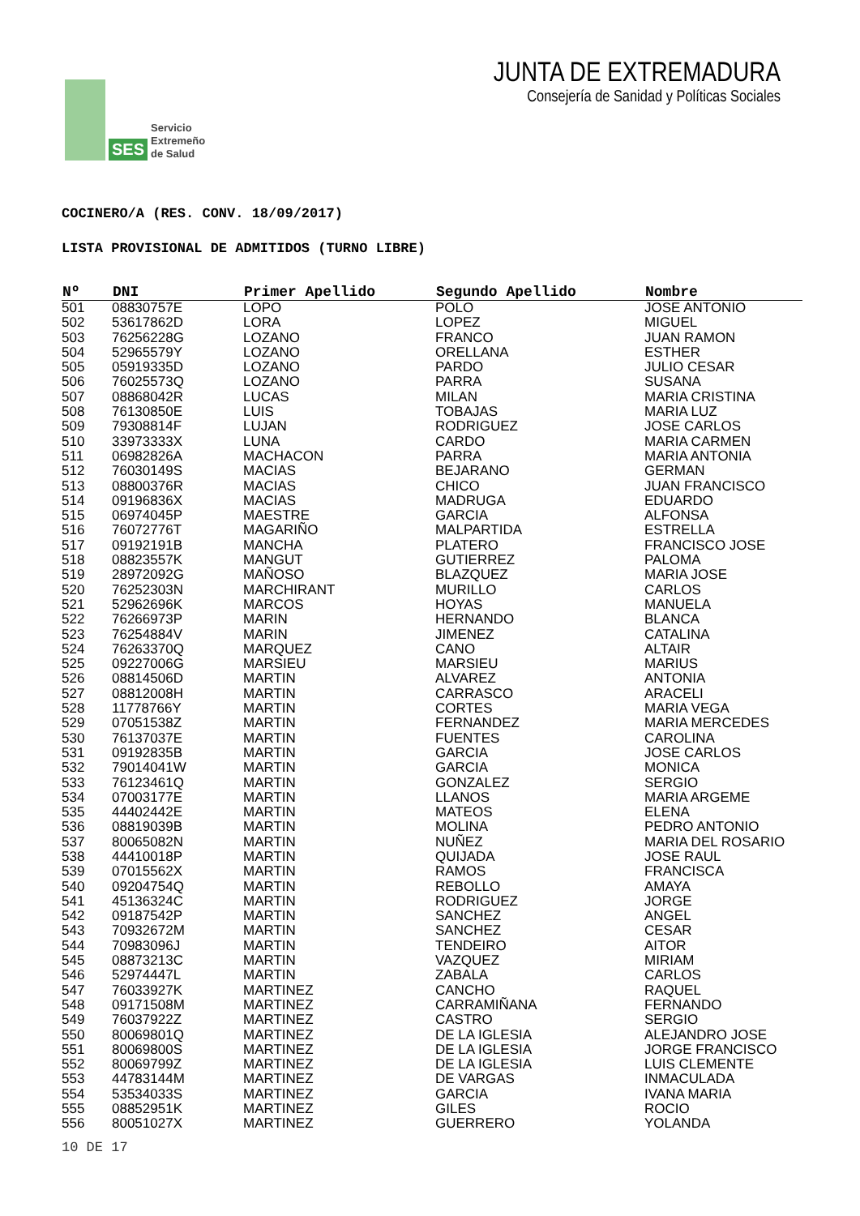SES Servicio
Extremeño
de Salud
JUNTA DE EXTREMADURA
Consejería de Sanidad y Políticas Sociales
COCINERO/A (RES. CONV. 18/09/2017)
LISTA PROVISIONAL DE ADMITIDOS (TURNO LIBRE)
| Nº | DNI | Primer Apellido | Segundo Apellido | Nombre |
| --- | --- | --- | --- | --- |
| 501 | 08830757E | LOPO | POLO | JOSE ANTONIO |
| 502 | 53617862D | LORA | LOPEZ | MIGUEL |
| 503 | 76256228G | LOZANO | FRANCO | JUAN RAMON |
| 504 | 52965579Y | LOZANO | ORELLANA | ESTHER |
| 505 | 05919335D | LOZANO | PARDO | JULIO CESAR |
| 506 | 76025573Q | LOZANO | PARRA | SUSANA |
| 507 | 08868042R | LUCAS | MILAN | MARIA CRISTINA |
| 508 | 76130850E | LUIS | TOBAJAS | MARIA LUZ |
| 509 | 79308814F | LUJAN | RODRIGUEZ | JOSE CARLOS |
| 510 | 33973333X | LUNA | CARDO | MARIA CARMEN |
| 511 | 06982826A | MACHACON | PARRA | MARIA ANTONIA |
| 512 | 76030149S | MACIAS | BEJARANO | GERMAN |
| 513 | 08800376R | MACIAS | CHICO | JUAN FRANCISCO |
| 514 | 09196836X | MACIAS | MADRUGA | EDUARDO |
| 515 | 06974045P | MAESTRE | GARCIA | ALFONSA |
| 516 | 76072776T | MAGARIÑO | MALPARTIDA | ESTRELLA |
| 517 | 09192191B | MANCHA | PLATERO | FRANCISCO JOSE |
| 518 | 08823557K | MANGUT | GUTIERREZ | PALOMA |
| 519 | 28972092G | MAÑOSO | BLAZQUEZ | MARIA JOSE |
| 520 | 76252303N | MARCHIRANT | MURILLO | CARLOS |
| 521 | 52962696K | MARCOS | HOYAS | MANUELA |
| 522 | 76266973P | MARIN | HERNANDO | BLANCA |
| 523 | 76254884V | MARIN | JIMENEZ | CATALINA |
| 524 | 76263370Q | MARQUEZ | CANO | ALTAIR |
| 525 | 09227006G | MARSIEU | MARSIEU | MARIUS |
| 526 | 08814506D | MARTIN | ALVAREZ | ANTONIA |
| 527 | 08812008H | MARTIN | CARRASCO | ARACELI |
| 528 | 11778766Y | MARTIN | CORTES | MARIA VEGA |
| 529 | 07051538Z | MARTIN | FERNANDEZ | MARIA MERCEDES |
| 530 | 76137037E | MARTIN | FUENTES | CAROLINA |
| 531 | 09192835B | MARTIN | GARCIA | JOSE CARLOS |
| 532 | 79014041W | MARTIN | GARCIA | MONICA |
| 533 | 76123461Q | MARTIN | GONZALEZ | SERGIO |
| 534 | 07003177E | MARTIN | LLANOS | MARIA ARGEME |
| 535 | 44402442E | MARTIN | MATEOS | ELENA |
| 536 | 08819039B | MARTIN | MOLINA | PEDRO ANTONIO |
| 537 | 80065082N | MARTIN | NUÑEZ | MARIA DEL ROSARIO |
| 538 | 44410018P | MARTIN | QUIJADA | JOSE RAUL |
| 539 | 07015562X | MARTIN | RAMOS | FRANCISCA |
| 540 | 09204754Q | MARTIN | REBOLLO | AMAYA |
| 541 | 45136324C | MARTIN | RODRIGUEZ | JORGE |
| 542 | 09187542P | MARTIN | SANCHEZ | ANGEL |
| 543 | 70932672M | MARTIN | SANCHEZ | CESAR |
| 544 | 70983096J | MARTIN | TENDEIRO | AITOR |
| 545 | 08873213C | MARTIN | VAZQUEZ | MIRIAM |
| 546 | 52974447L | MARTIN | ZABALA | CARLOS |
| 547 | 76033927K | MARTINEZ | CANCHO | RAQUEL |
| 548 | 09171508M | MARTINEZ | CARRAMIÑANA | FERNANDO |
| 549 | 76037922Z | MARTINEZ | CASTRO | SERGIO |
| 550 | 80069801Q | MARTINEZ | DE LA IGLESIA | ALEJANDRO JOSE |
| 551 | 80069800S | MARTINEZ | DE LA IGLESIA | JORGE FRANCISCO |
| 552 | 80069799Z | MARTINEZ | DE LA IGLESIA | LUIS CLEMENTE |
| 553 | 44783144M | MARTINEZ | DE VARGAS | INMACULADA |
| 554 | 53534033S | MARTINEZ | GARCIA | IVANA MARIA |
| 555 | 08852951K | MARTINEZ | GILES | ROCIO |
| 556 | 80051027X | MARTINEZ | GUERRERO | YOLANDA |
10 DE 17